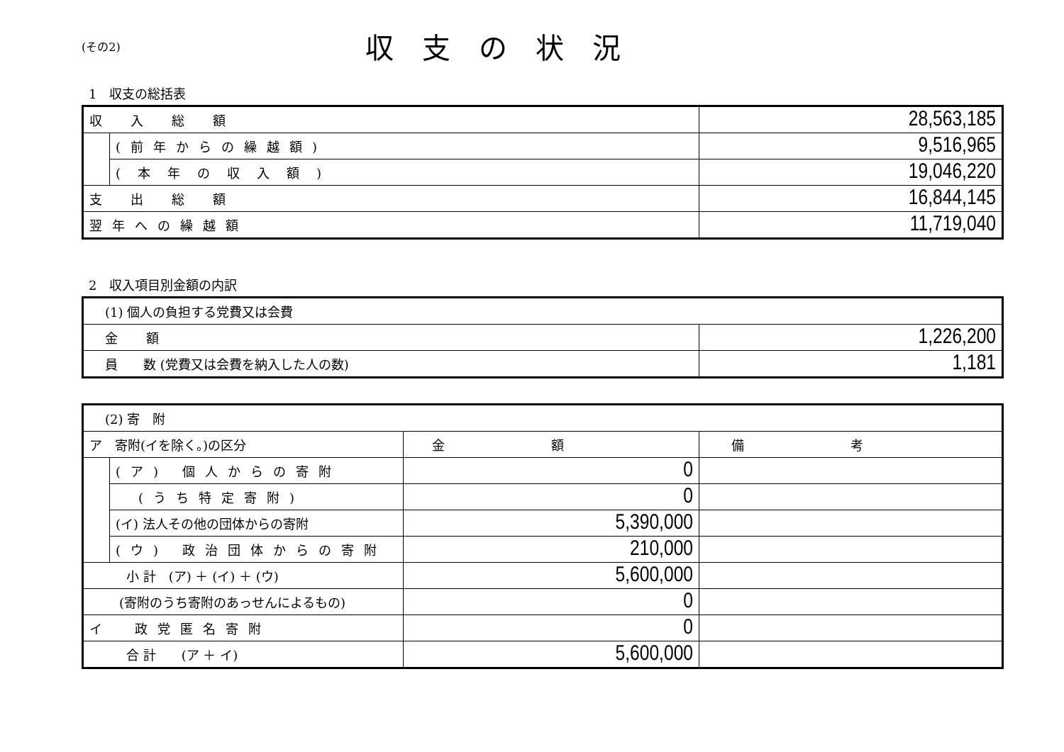(その2)
収支の状況
1　収支の総括表
| 収入総額 | | 28,563,185 |
| | (前年からの繰越額) | 9,516,965 |
| | (本年の収入額) | 19,046,220 |
| 支出総額 | | 16,844,145 |
| 翌年への繰越額 | | 11,719,040 |
2　収入項目別金額の内訳
| (1) 個人の負担する党費又は会費 | |
| 金額 | 1,226,200 |
| 員 数 (党費又は会費を納入した人の数) | 1,181 |
| (2) 寄 附 | | | |
| ア 寄附(イを除く。)の区分 | | 金額 | 備考 |
| | (ア) 個人からの寄附 | 0 | |
| | (うち特定寄附) | 0 | |
| | (イ) 法人その他の団体からの寄附 | 5,390,000 | |
| | (ウ) 政治団体からの寄附 | 210,000 | |
| 小 計 (ア) ＋ (イ) ＋ (ウ) | | 5,600,000 | |
| (寄附のうち寄附のあっせんによるもの) | | 0 | |
| イ 政党匿名寄附 | | 0 | |
| 合 計 (ア ＋ イ) | | 5,600,000 | |